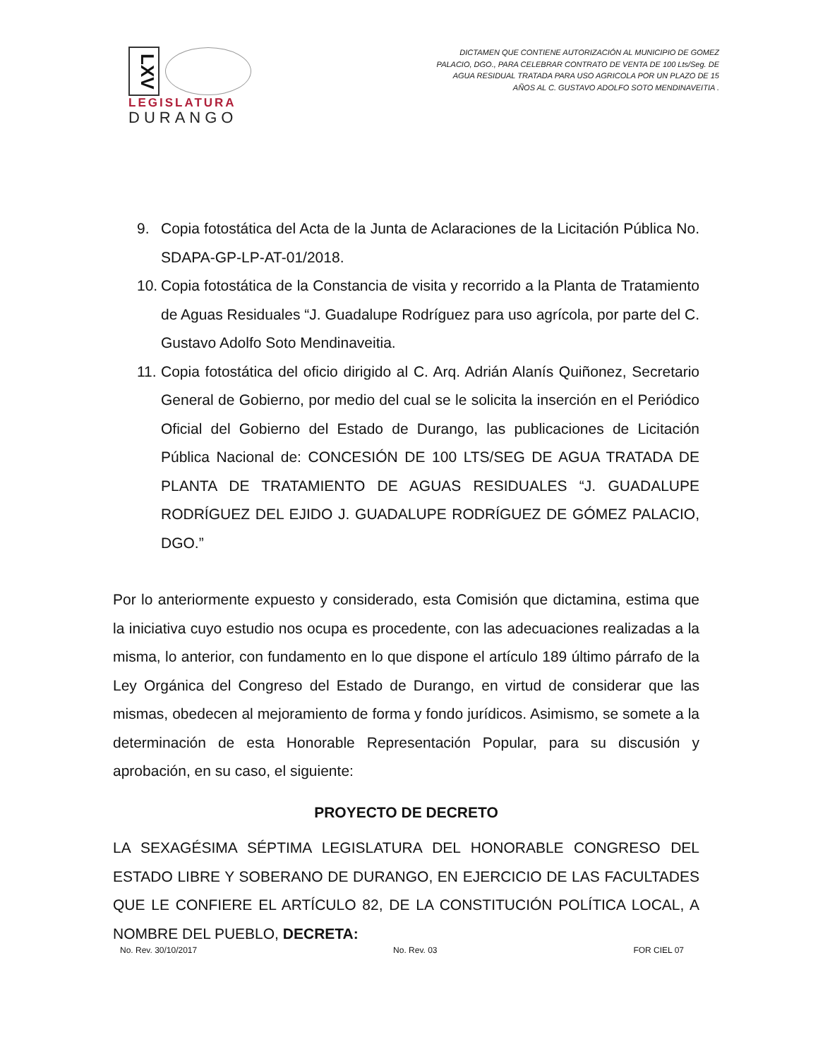LXV
LEGISLATURA
DURANGO
DICTAMEN QUE CONTIENE AUTORIZACIÓN AL MUNICIPIO DE GOMEZ PALACIO, DGO., PARA CELEBRAR CONTRATO DE VENTA DE 100 Lts/Seg. DE AGUA RESIDUAL TRATADA PARA USO AGRICOLA POR UN PLAZO DE 15 AÑOS AL C. GUSTAVO ADOLFO SOTO MENDINAVEITIA .
9. Copia fotostática del Acta de la Junta de Aclaraciones de la Licitación Pública No. SDAPA-GP-LP-AT-01/2018.
10.
Copia fotostática de la Constancia de visita y recorrido a la Planta de Tratamiento de Aguas Residuales “J. Guadalupe Rodríguez para uso agrícola, por parte del C. Gustavo Adolfo Soto Mendinaveitia.
11.
Copia fotostática del oficio dirigido al C. Arq. Adrián Alanís Quiñonez, Secretario General de Gobierno, por medio del cual se le solicita la inserción en el Periódico Oficial del Gobierno del Estado de Durango, las publicaciones de Licitación Pública Nacional de: CONCESIÓN DE 100 LTS/SEG DE AGUA TRATADA DE PLANTA DE TRATAMIENTO DE AGUAS RESIDUALES “J. GUADALUPE RODRÍGUEZ DEL EJIDO J. GUADALUPE RODRÍGUEZ DE GÓMEZ PALACIO, DGO.”
Por lo anteriormente expuesto y considerado, esta Comisión que dictamina, estima que la iniciativa cuyo estudio nos ocupa es procedente, con las adecuaciones realizadas a la misma, lo anterior, con fundamento en lo que dispone el artículo 189 último párrafo de la Ley Orgánica del Congreso del Estado de Durango, en virtud de considerar que las mismas, obedecen al mejoramiento de forma y fondo jurídicos. Asimismo, se somete a la determinación de esta Honorable Representación Popular, para su discusión y aprobación, en su caso, el siguiente:
PROYECTO DE DECRETO
LA SEXAGÉSIMA SÉPTIMA LEGISLATURA DEL HONORABLE CONGRESO DEL ESTADO LIBRE Y SOBERANO DE DURANGO, EN EJERCICIO DE LAS FACULTADES QUE LE CONFIERE EL ARTÍCULO 82, DE LA CONSTITUCIÓN POLÍTICA LOCAL, A NOMBRE DEL PUEBLO, DECRETA:
No. Rev. 30/10/2017 No. Rev. 03 FOR CIEL 07